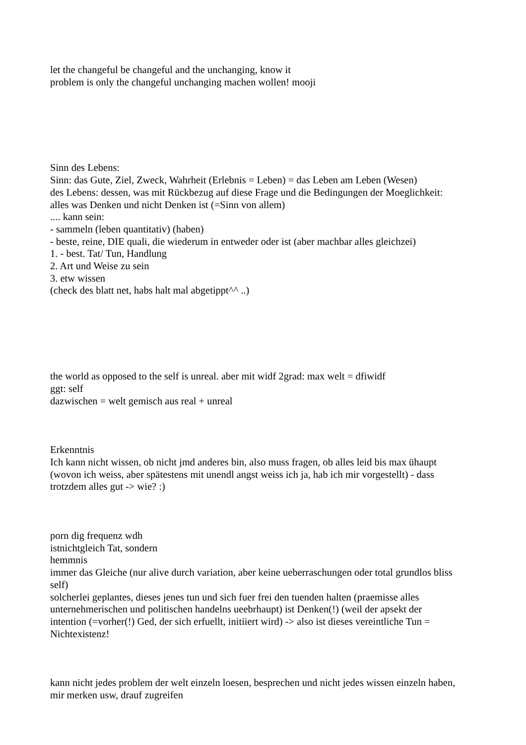let the changeful be changeful and the unchanging, know it
problem is only the changeful unchanging machen wollen! mooji
Sinn des Lebens:
Sinn: das Gute, Ziel, Zweck, Wahrheit (Erlebnis = Leben) = das Leben am Leben (Wesen)
des Lebens: dessen, was mit Rückbezug auf diese Frage und die Bedingungen der Moeglichkeit:
alles was Denken und nicht Denken ist (=Sinn von allem)
.... kann sein:
- sammeln (leben quantitativ) (haben)
- beste, reine, DIE quali, die wiederum in entweder oder ist (aber machbar alles gleichzei)
1. - best. Tat/ Tun, Handlung
2. Art und Weise zu sein
3. etw wissen
(check des blatt net, habs halt mal abgetippt^^ ..)
the world as opposed to the self is unreal. aber mit widf 2grad: max welt = dfiwidf
ggt: self
dazwischen = welt gemisch aus real + unreal
Erkenntnis
Ich kann nicht wissen, ob nicht jmd anderes bin, also muss fragen, ob alles leid bis max ühaupt
(wovon ich weiss, aber spätestens mit unendl angst weiss ich ja, hab ich mir vorgestellt) - dass
trotzdem alles gut -> wie? :)
porn dig frequenz wdh
istnichtgleich Tat, sondern
hemmnis
immer das Gleiche (nur alive durch variation, aber keine ueberraschungen oder total grundlos bliss
self)
solcherlei geplantes, dieses jenes tun und sich fuer frei den tuenden halten (praemisse alles
unternehmerischen und politischen handelns ueebrhaupt) ist Denken(!) (weil der apsekt der
intention (=vorher(!) Ged, der sich erfuellt, initiiert wird) -> also ist dieses vereintliche Tun =
Nichtexistenz!
kann nicht jedes problem der welt einzeln loesen, besprechen und nicht jedes wissen einzeln haben,
mir merken usw, drauf zugreifen